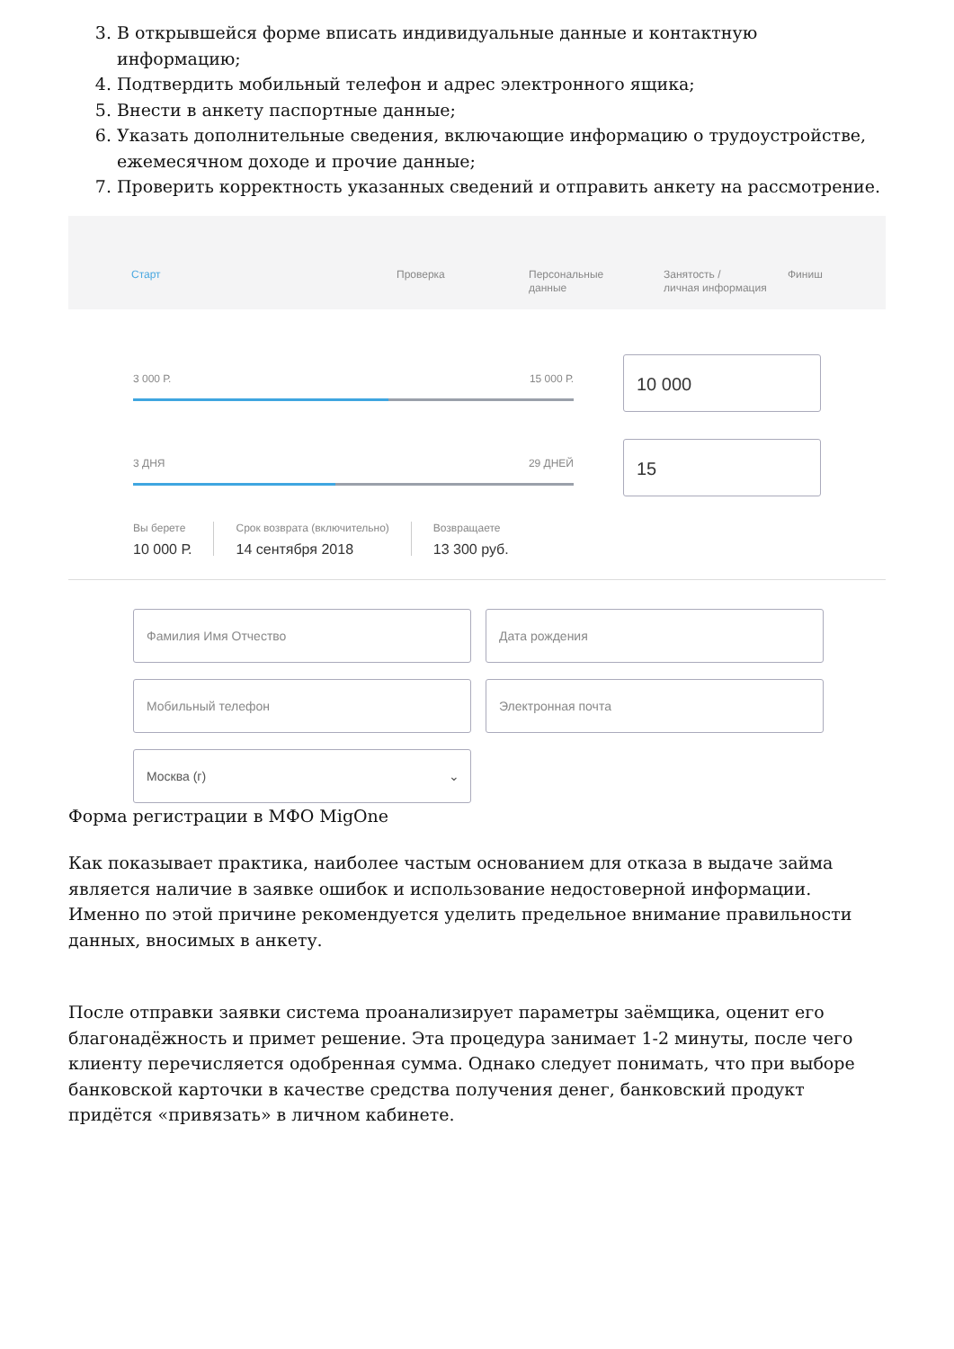3. В открывшейся форме вписать индивидуальные данные и контактную информацию;
4. Подтвердить мобильный телефон и адрес электронного ящика;
5. Внести в анкету паспортные данные;
6. Указать дополнительные сведения, включающие информацию о трудоустройстве, ежемесячном доходе и прочие данные;
7. Проверить корректность указанных сведений и отправить анкету на рассмотрение.
Старт Проверка Персональные
данные
Занятость /
личная информация
Финиш
3 000 Р. 15 000 Р.
10 000
3 ДНЯ 29 ДНЕЙ
15
Вы берете
10 000 Р.
Срок возврата (включительно)
14 сентября 2018
Возвращаете
13 300 руб.
Фамилия Имя Отчество
Дата рождения
Мобильный телефон
Электронная почта
Москва (г) ⌄
Форма регистрации в МФО MigOne
Как показывает практика, наиболее частым основанием для отказа в выдаче займа является наличие в заявке ошибок и использование недостоверной информации. Именно по этой причине рекомендуется уделить предельное внимание правильности данных, вносимых в анкету.
После отправки заявки система проанализирует параметры заёмщика, оценит его благонадёжность и примет решение. Эта процедура занимает 1-2 минуты, после чего клиенту перечисляется одобренная сумма. Однако следует понимать, что при выборе банковской карточки в качестве средства получения денег, банковский продукт придётся «привязать» в личном кабинете.